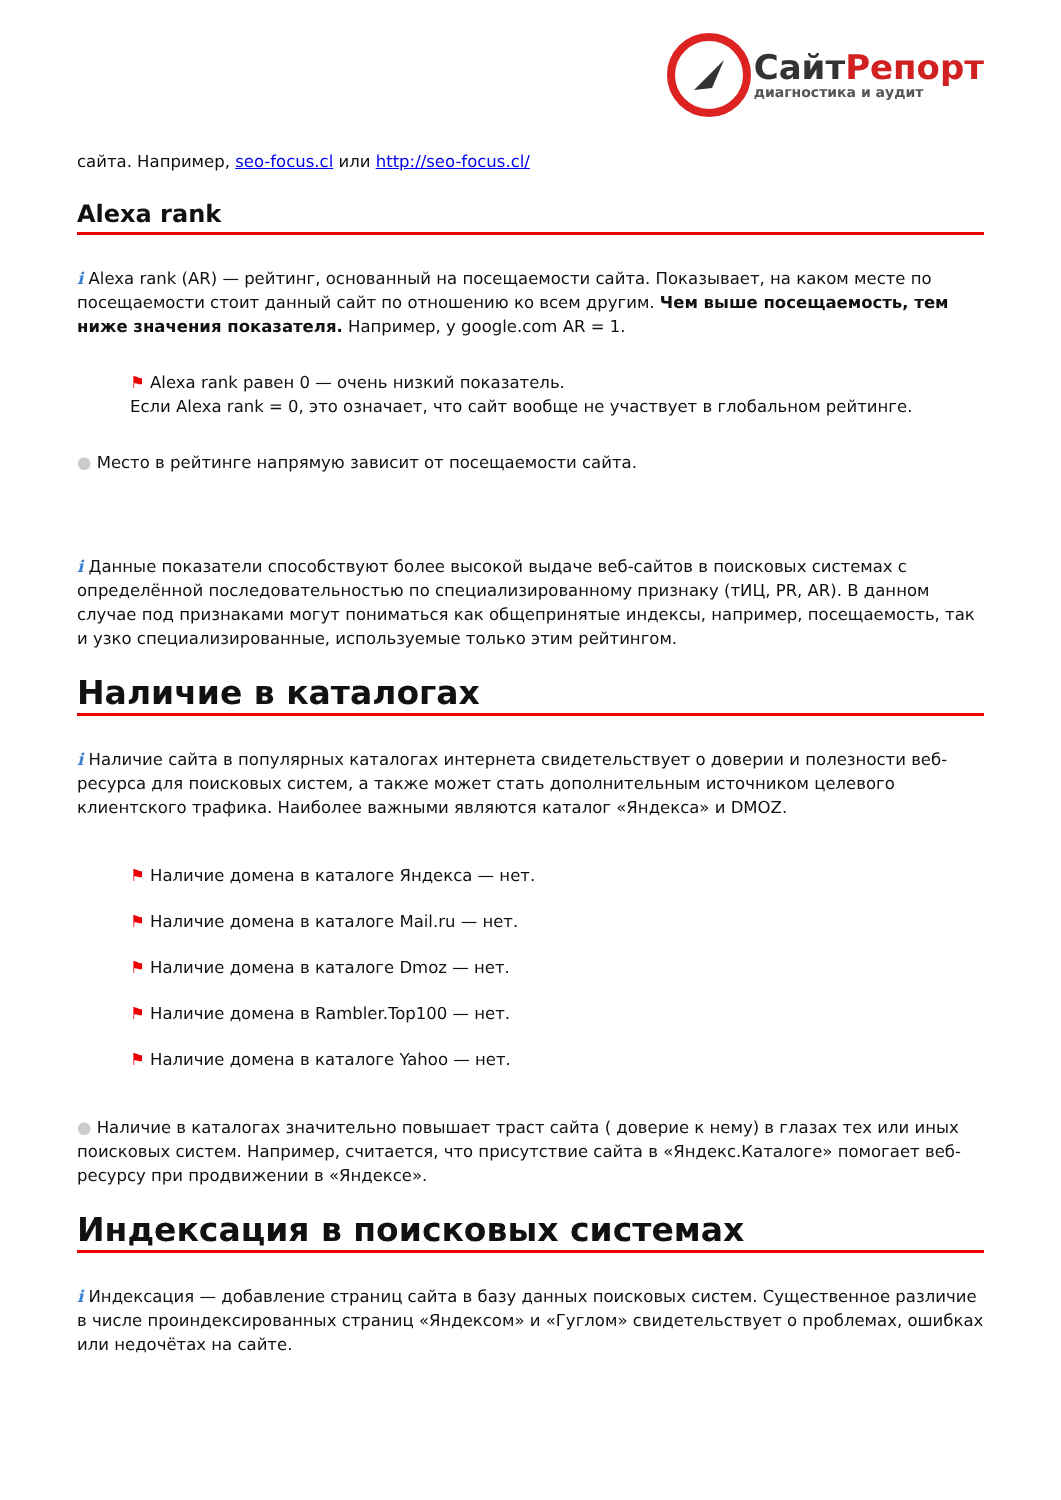СайтРепорт
диагностика и аудит
сайта. Например, seo-focus.cl или http://seo-focus.cl/
Alexa rank
i Alexa rank (AR) — рейтинг, основанный на посещаемости сайта. Показывает, на каком месте по посещаемости стоит данный сайт по отношению ко всем другим. Чем выше посещаемость, тем ниже значения показателя. Например, у google.com AR = 1.
⚑ Alexa rank равен 0 — очень низкий показатель.
Если Alexa rank = 0, это означает, что сайт вообще не участвует в глобальном рейтинге.
● Место в рейтинге напрямую зависит от посещаемости сайта.
i Данные показатели способствуют более высокой выдаче веб-сайтов в поисковых системах с определённой последовательностью по специализированному признаку (тИЦ, PR, AR). В данном случае под признаками могут пониматься как общепринятые индексы, например, посещаемость, так и узко специализированные, используемые только этим рейтингом.
Наличие в каталогах
i Наличие сайта в популярных каталогах интернета свидетельствует о доверии и полезности веб-ресурса для поисковых систем, а также может стать дополнительным источником целевого клиентского трафика. Наиболее важными являются каталог «Яндекса» и DMOZ.
⚑ Наличие домена в каталоге Яндекса — нет.
⚑ Наличие домена в каталоге Mail.ru — нет.
⚑ Наличие домена в каталоге Dmoz — нет.
⚑ Наличие домена в Rambler.Top100 — нет.
⚑ Наличие домена в каталоге Yahoo — нет.
● Наличие в каталогах значительно повышает траст сайта ( доверие к нему) в глазах тех или иных поисковых систем. Например, считается, что присутствие сайта в «Яндекс.Каталоге» помогает веб-ресурсу при продвижении в «Яндексе».
Индексация в поисковых системах
i Индексация — добавление страниц сайта в базу данных поисковых систем. Существенное различие в числе проиндексированных страниц «Яндексом» и «Гуглом» свидетельствует о проблемах, ошибках или недочётах на сайте.